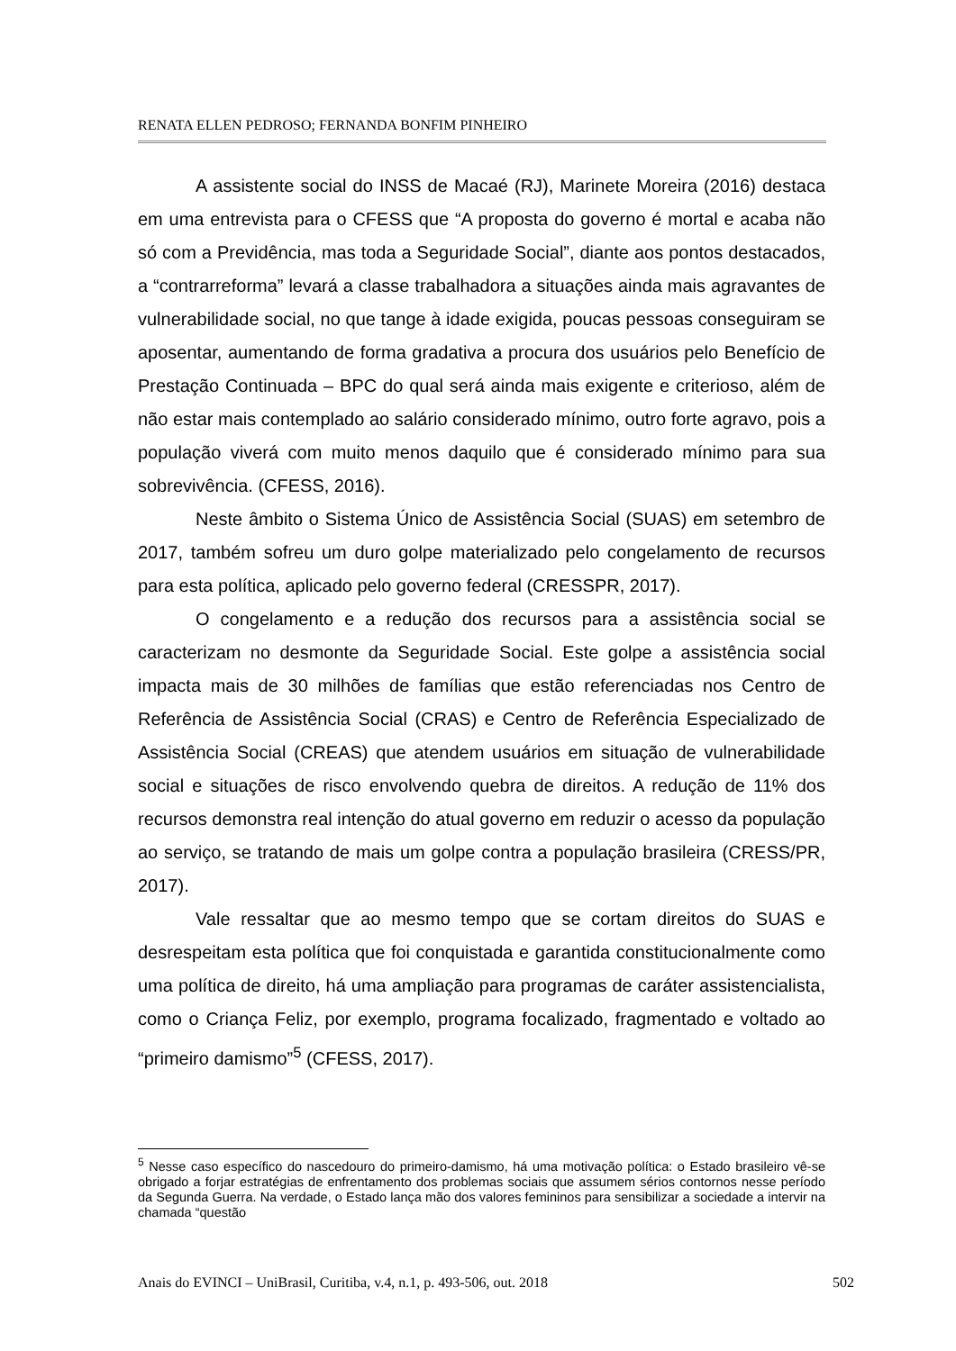RENATA ELLEN PEDROSO; FERNANDA BONFIM PINHEIRO
A assistente social do INSS de Macaé (RJ), Marinete Moreira (2016) destaca em uma entrevista para o CFESS que “A proposta do governo é mortal e acaba não só com a Previdência, mas toda a Seguridade Social”, diante aos pontos destacados, a “contrarreforma” levará a classe trabalhadora a situações ainda mais agravantes de vulnerabilidade social, no que tange à idade exigida, poucas pessoas conseguiram se aposentar, aumentando de forma gradativa a procura dos usuários pelo Benefício de Prestação Continuada – BPC do qual será ainda mais exigente e criterioso, além de não estar mais contemplado ao salário considerado mínimo, outro forte agravo, pois a população viverá com muito menos daquilo que é considerado mínimo para sua sobrevivência. (CFESS, 2016).
Neste âmbito o Sistema Único de Assistência Social (SUAS) em setembro de 2017, também sofreu um duro golpe materializado pelo congelamento de recursos para esta política, aplicado pelo governo federal (CRESSPR, 2017).
O congelamento e a redução dos recursos para a assistência social se caracterizam no desmonte da Seguridade Social. Este golpe a assistência social impacta mais de 30 milhões de famílias que estão referenciadas nos Centro de Referência de Assistência Social (CRAS) e Centro de Referência Especializado de Assistência Social (CREAS) que atendem usuários em situação de vulnerabilidade social e situações de risco envolvendo quebra de direitos. A redução de 11% dos recursos demonstra real intenção do atual governo em reduzir o acesso da população ao serviço, se tratando de mais um golpe contra a população brasileira (CRESS/PR, 2017).
Vale ressaltar que ao mesmo tempo que se cortam direitos do SUAS e desrespeitam esta política que foi conquistada e garantida constitucionalmente como uma política de direito, há uma ampliação para programas de caráter assistencialista, como o Criança Feliz, por exemplo, programa focalizado, fragmentado e voltado ao “primeiro damismo”<sup>5</sup> (CFESS, 2017).
<sup>5</sup> Nesse caso específico do nascedouro do primeiro-damismo, há uma motivação política: o Estado brasileiro vê-se obrigado a forjar estratégias de enfrentamento dos problemas sociais que assumem sérios contornos nesse período da Segunda Guerra. Na verdade, o Estado lança mão dos valores femininos para sensibilizar a sociedade a intervir na chamada “questão
Anais do EVINCI – UniBrasil, Curitiba, v.4, n.1, p. 493-506, out. 2018 502